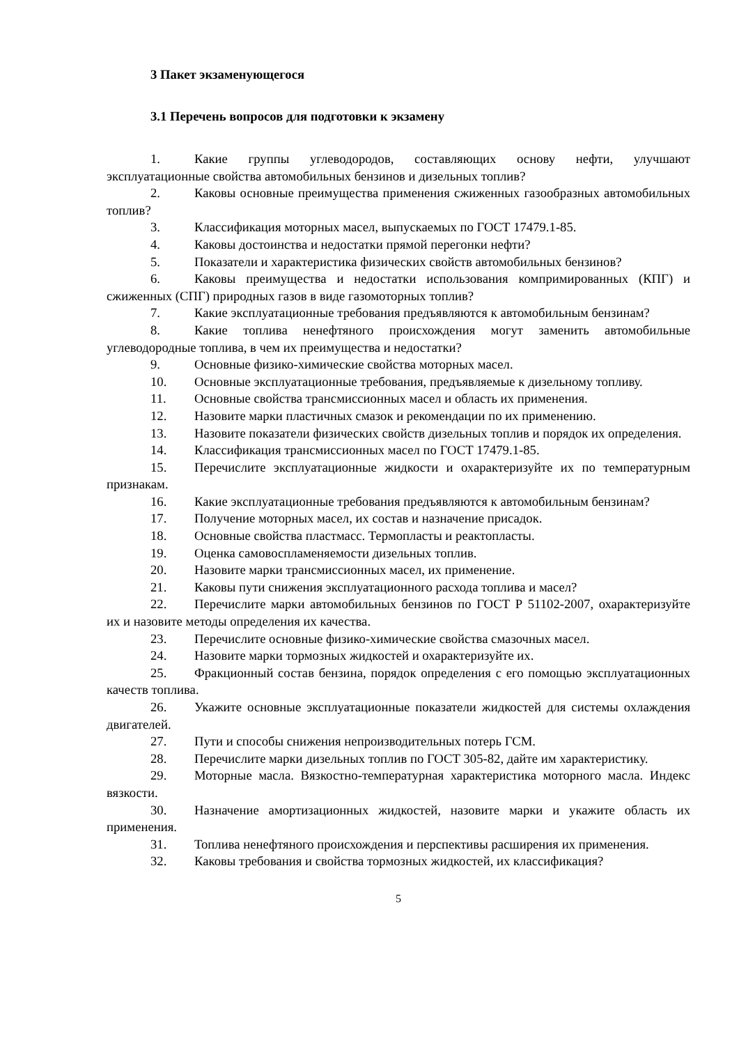3 Пакет экзаменующегося
3.1 Перечень вопросов для подготовки к экзамену
1. Какие группы углеводородов, составляющих основу нефти, улучшают эксплуатационные свойства автомобильных бензинов и дизельных топлив?
2. Каковы основные преимущества применения сжиженных газообразных автомобильных топлив?
3. Классификация моторных масел, выпускаемых по ГОСТ 17479.1-85.
4. Каковы достоинства и недостатки прямой перегонки нефти?
5. Показатели и характеристика физических свойств автомобильных бензинов?
6. Каковы преимущества и недостатки использования компримированных (КПГ) и сжиженных (СПГ) природных газов в виде газомоторных топлив?
7. Какие эксплуатационные требования предъявляются к автомобильным бензинам?
8. Какие топлива ненефтяного происхождения могут заменить автомобильные углеводородные топлива, в чем их преимущества и недостатки?
9. Основные физико-химические свойства моторных масел.
10. Основные эксплуатационные требования, предъявляемые к дизельному топливу.
11. Основные свойства трансмиссионных масел и область их применения.
12. Назовите марки пластичных смазок и рекомендации по их применению.
13. Назовите показатели физических свойств дизельных топлив и порядок их определения.
14. Классификация трансмиссионных масел по ГОСТ 17479.1-85.
15. Перечислите эксплуатационные жидкости и охарактеризуйте их по температурным признакам.
16. Какие эксплуатационные требования предъявляются к автомобильным бензинам?
17. Получение моторных масел, их состав и назначение присадок.
18. Основные свойства пластмасс. Термопласты и реактопласты.
19. Оценка самовоспламеняемости дизельных топлив.
20. Назовите марки трансмиссионных масел, их применение.
21. Каковы пути снижения эксплуатационного расхода топлива и масел?
22. Перечислите марки автомобильных бензинов по ГОСТ Р 51102-2007, охарактеризуйте их и назовите методы определения их качества.
23. Перечислите основные физико-химические свойства смазочных масел.
24. Назовите марки тормозных жидкостей и охарактеризуйте их.
25. Фракционный состав бензина, порядок определения с его помощью эксплуатационных качеств топлива.
26. Укажите основные эксплуатационные показатели жидкостей для системы охлаждения двигателей.
27. Пути и способы снижения непроизводительных потерь ГСМ.
28. Перечислите марки дизельных топлив по ГОСТ 305-82, дайте им характеристику.
29. Моторные масла. Вязкостно-температурная характеристика моторного масла. Индекс вязкости.
30. Назначение амортизационных жидкостей, назовите марки и укажите область их применения.
31. Топлива ненефтяного происхождения и перспективы расширения их применения.
32. Каковы требования и свойства тормозных жидкостей, их классификация?
5